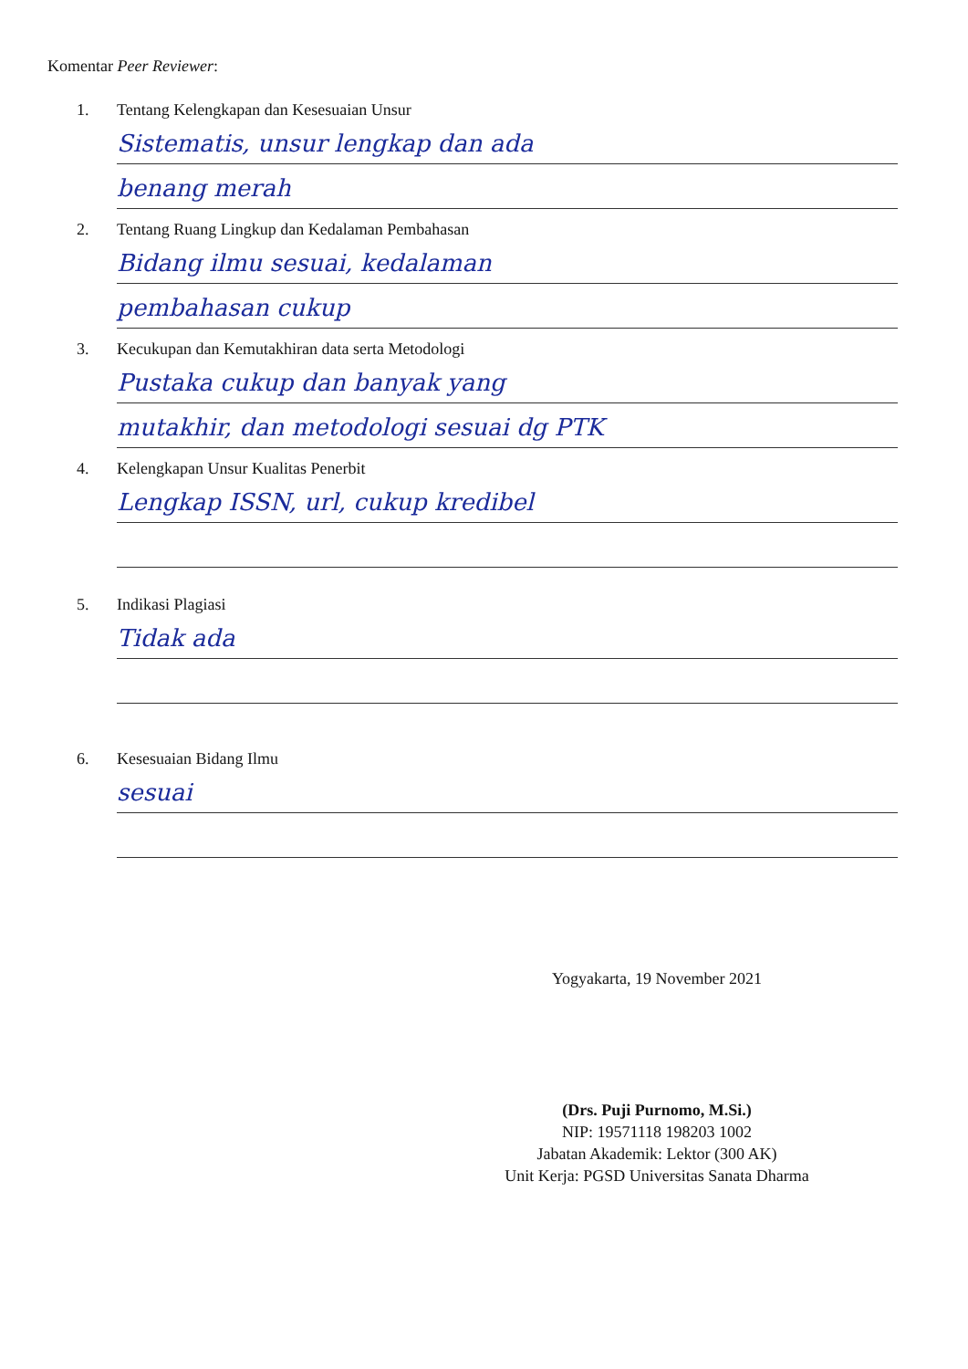Komentar Peer Reviewer:
1. Tentang Kelengkapan dan Kesesuaian Unsur
Sistematis, unsur lengkap dan ada
benang merah
2. Tentang Ruang Lingkup dan Kedalaman Pembahasan
Bidang ilmu sesuai, kedalaman
pembahasan cukup
3. Kecukupan dan Kemutakhiran data serta Metodologi
Pustaka cukup dan banyak yang
mutakhir, dan metodologi sesuai dg PTK
4. Kelengkapan Unsur Kualitas Penerbit
Lengkap ISSN, url, cukup kredibel
5. Indikasi Plagiasi
Tidak ada
6. Kesesuaian Bidang Ilmu
sesuai
Yogyakarta, 19 November 2021
(Drs. Puji Purnomo, M.Si.)
NIP: 19571118 198203 1002
Jabatan Akademik: Lektor (300 AK)
Unit Kerja: PGSD Universitas Sanata Dharma